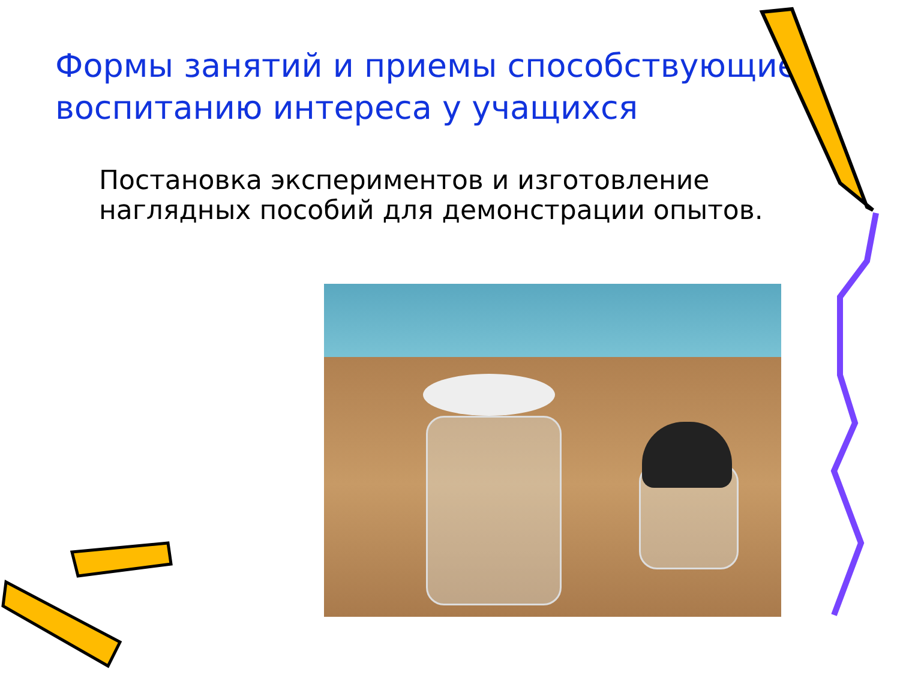Формы занятий и приемы способствующие воспитанию интереса у учащихся
Постановка экспериментов и изготовление наглядных пособий для демонстрации опытов.